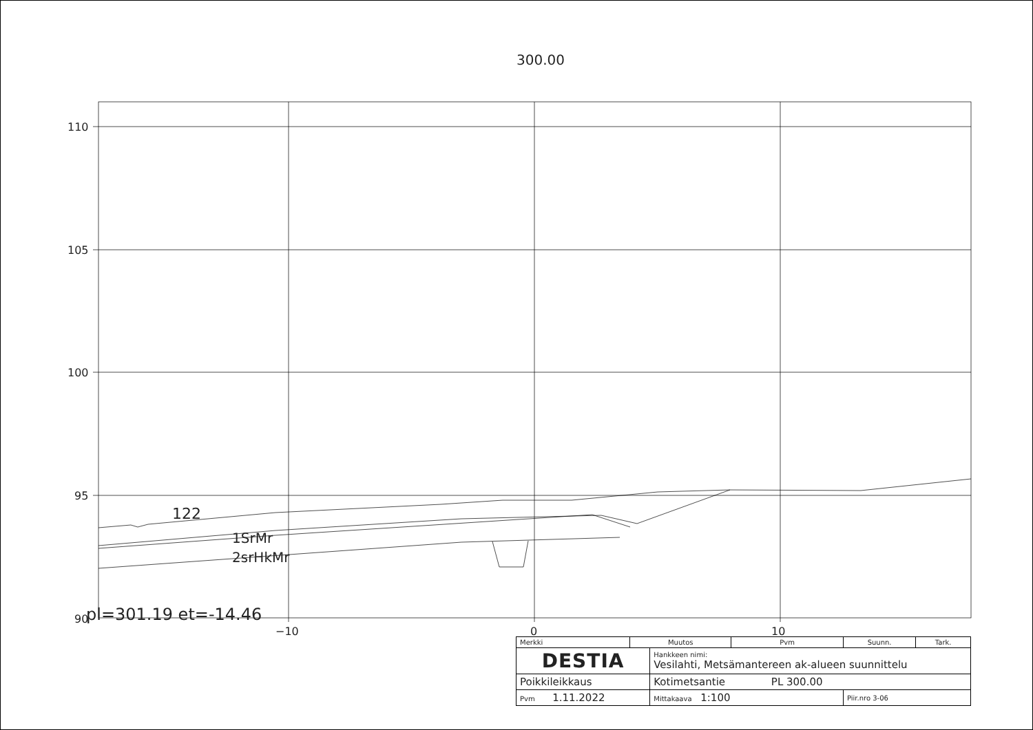300.00
110
105
100
95
90
−10
0
10
122
1SrMr
2srHkMr
pl=301.19 et=-14.46
| Merkki | Muutos | | Pvm | Suunn. | Tark. |
| DESTIA | | Hankkeen nimi: Vesilahti, Metsämantereen ak-alueen suunnittelu | | | |
| Poikkileikkaus | | Kotimetsantie PL 300.00 | | | |
| Pvm 1.11.2022 | | Mittakaava 1:100 | | Piir.nro 3-06 | |